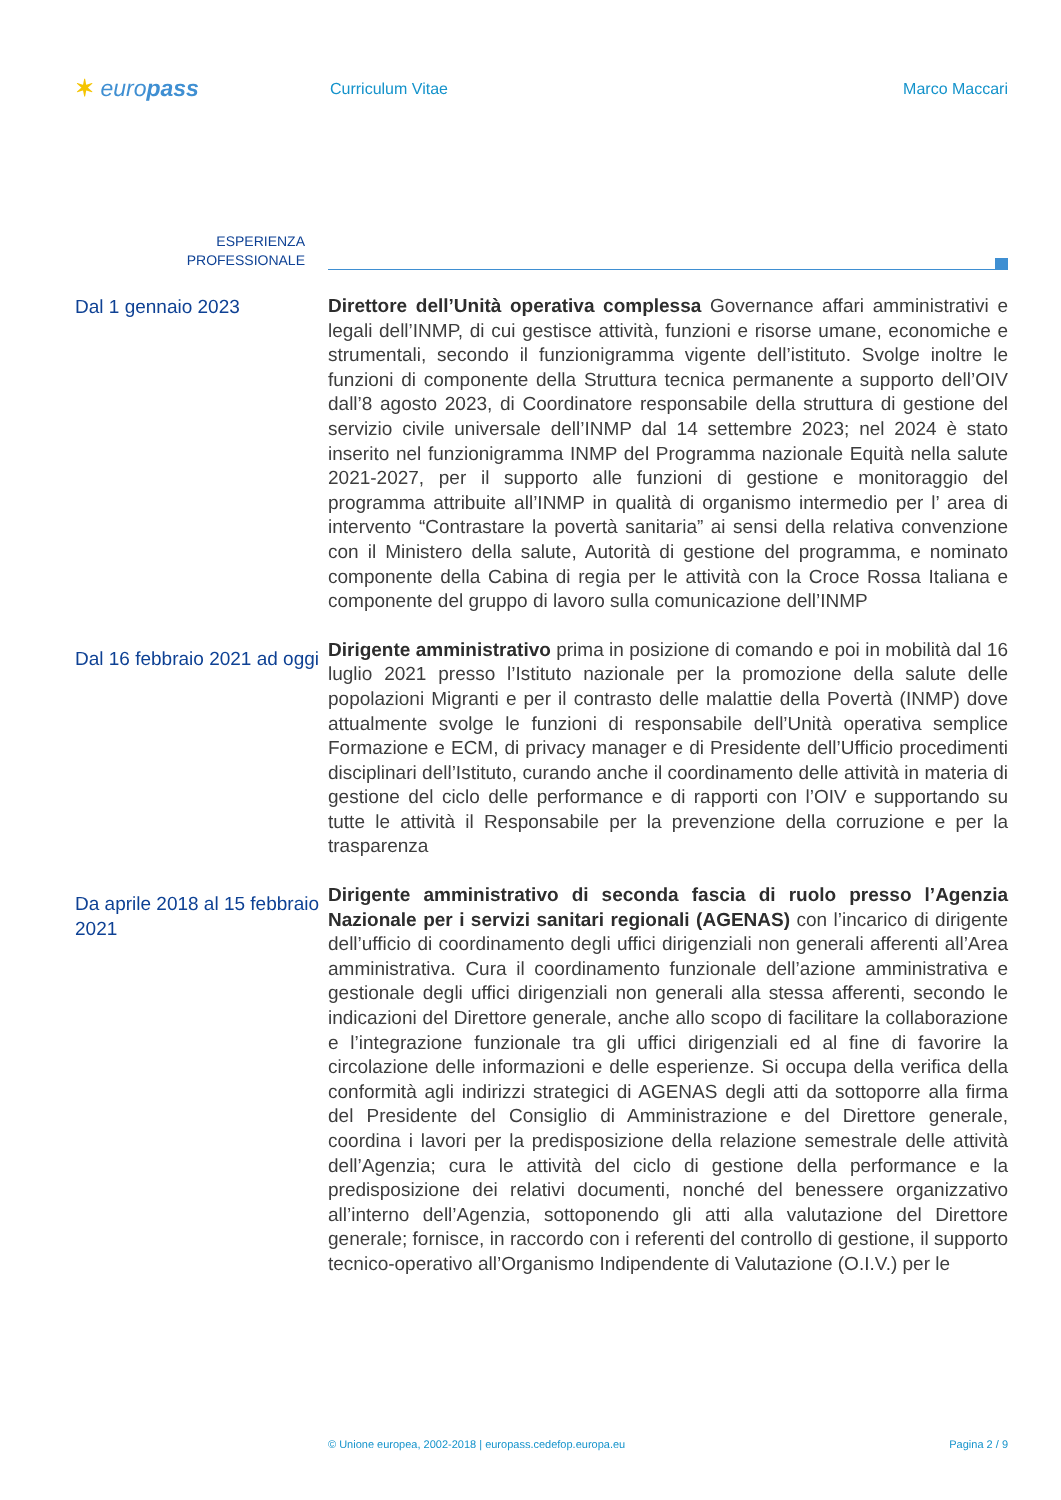✶ europass
Curriculum Vitae Marco Maccari
ESPERIENZA
PROFESSIONALE
Dal 1 gennaio 2023
Direttore dell’Unità operativa complessa Governance affari amministrativi e legali dell’INMP, di cui gestisce attività, funzioni e risorse umane, economiche e strumentali, secondo il funzionigramma vigente dell’istituto. Svolge inoltre le funzioni di componente della Struttura tecnica permanente a supporto dell’OIV dall’8 agosto 2023, di Coordinatore responsabile della struttura di gestione del servizio civile universale dell’INMP dal 14 settembre 2023; nel 2024 è stato inserito nel funzionigramma INMP del Programma nazionale Equità nella salute 2021-2027, per il supporto alle funzioni di gestione e monitoraggio del programma attribuite all’INMP in qualità di organismo intermedio per l’ area di intervento “Contrastare la povertà sanitaria” ai sensi della relativa convenzione con il Ministero della salute, Autorità di gestione del programma, e nominato componente della Cabina di regia per le attività con la Croce Rossa Italiana e componente del gruppo di lavoro sulla comunicazione dell’INMP
Dal 16 febbraio 2021 ad oggi
Dirigente amministrativo prima in posizione di comando e poi in mobilità dal 16 luglio 2021 presso l’Istituto nazionale per la promozione della salute delle popolazioni Migranti e per il contrasto delle malattie della Povertà (INMP) dove attualmente svolge le funzioni di responsabile dell’Unità operativa semplice Formazione e ECM, di privacy manager e di Presidente dell’Ufficio procedimenti disciplinari dell’Istituto, curando anche il coordinamento delle attività in materia di gestione del ciclo delle performance e di rapporti con l’OIV e supportando su tutte le attività il Responsabile per la prevenzione della corruzione e per la trasparenza
Da aprile 2018 al 15 febbraio 2021
Dirigente amministrativo di seconda fascia di ruolo presso l’Agenzia Nazionale per i servizi sanitari regionali (AGENAS) con l’incarico di dirigente dell’ufficio di coordinamento degli uffici dirigenziali non generali afferenti all’Area amministrativa. Cura il coordinamento funzionale dell’azione amministrativa e gestionale degli uffici dirigenziali non generali alla stessa afferenti, secondo le indicazioni del Direttore generale, anche allo scopo di facilitare la collaborazione e l’integrazione funzionale tra gli uffici dirigenziali ed al fine di favorire la circolazione delle informazioni e delle esperienze. Si occupa della verifica della conformità agli indirizzi strategici di AGENAS degli atti da sottoporre alla firma del Presidente del Consiglio di Amministrazione e del Direttore generale, coordina i lavori per la predisposizione della relazione semestrale delle attività dell’Agenzia; cura le attività del ciclo di gestione della performance e la predisposizione dei relativi documenti, nonché del benessere organizzativo all’interno dell’Agenzia, sottoponendo gli atti alla valutazione del Direttore generale; fornisce, in raccordo con i referenti del controllo di gestione, il supporto tecnico-operativo all’Organismo Indipendente di Valutazione (O.I.V.) per le
© Unione europea, 2002-2018 | europass.cedefop.europa.eu
Pagina 2 / 9